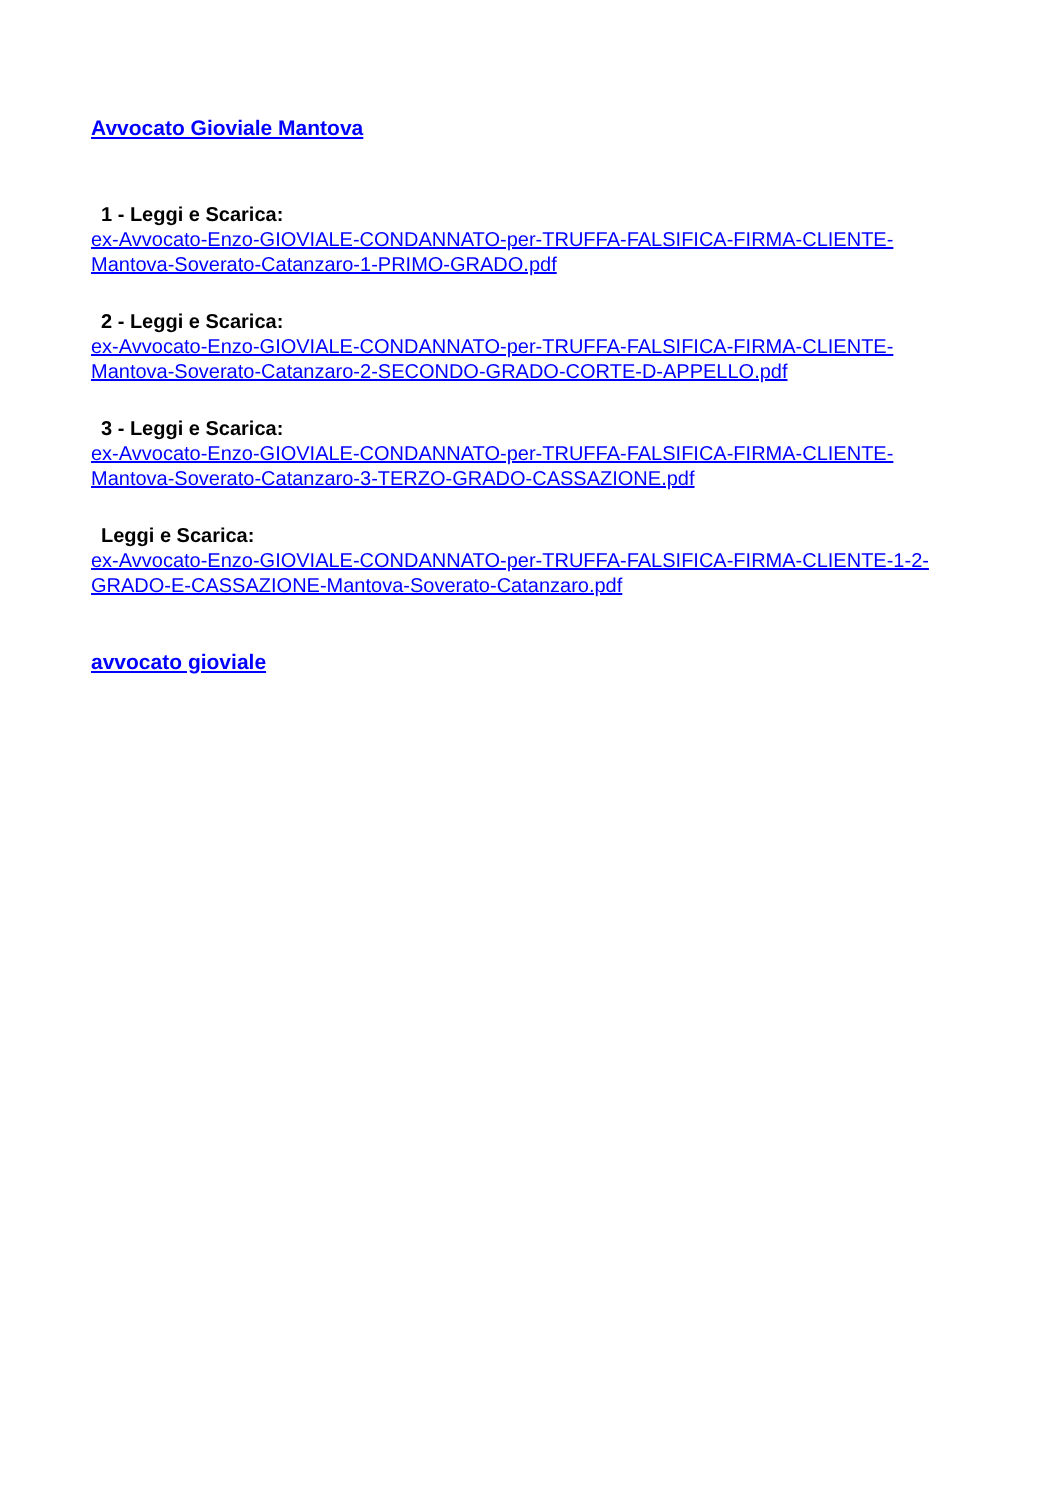Avvocato Gioviale Mantova
1 - Leggi e Scarica:
ex-Avvocato-Enzo-GIOVIALE-CONDANNATO-per-TRUFFA-FALSIFICA-FIRMA-CLIENTE-Mantova-Soverato-Catanzaro-1-PRIMO-GRADO.pdf
2 - Leggi e Scarica:
ex-Avvocato-Enzo-GIOVIALE-CONDANNATO-per-TRUFFA-FALSIFICA-FIRMA-CLIENTE-Mantova-Soverato-Catanzaro-2-SECONDO-GRADO-CORTE-D-APPELLO.pdf
3 - Leggi e Scarica:
ex-Avvocato-Enzo-GIOVIALE-CONDANNATO-per-TRUFFA-FALSIFICA-FIRMA-CLIENTE-Mantova-Soverato-Catanzaro-3-TERZO-GRADO-CASSAZIONE.pdf
Leggi e Scarica:
ex-Avvocato-Enzo-GIOVIALE-CONDANNATO-per-TRUFFA-FALSIFICA-FIRMA-CLIENTE-1-2-GRADO-E-CASSAZIONE-Mantova-Soverato-Catanzaro.pdf
avvocato gioviale